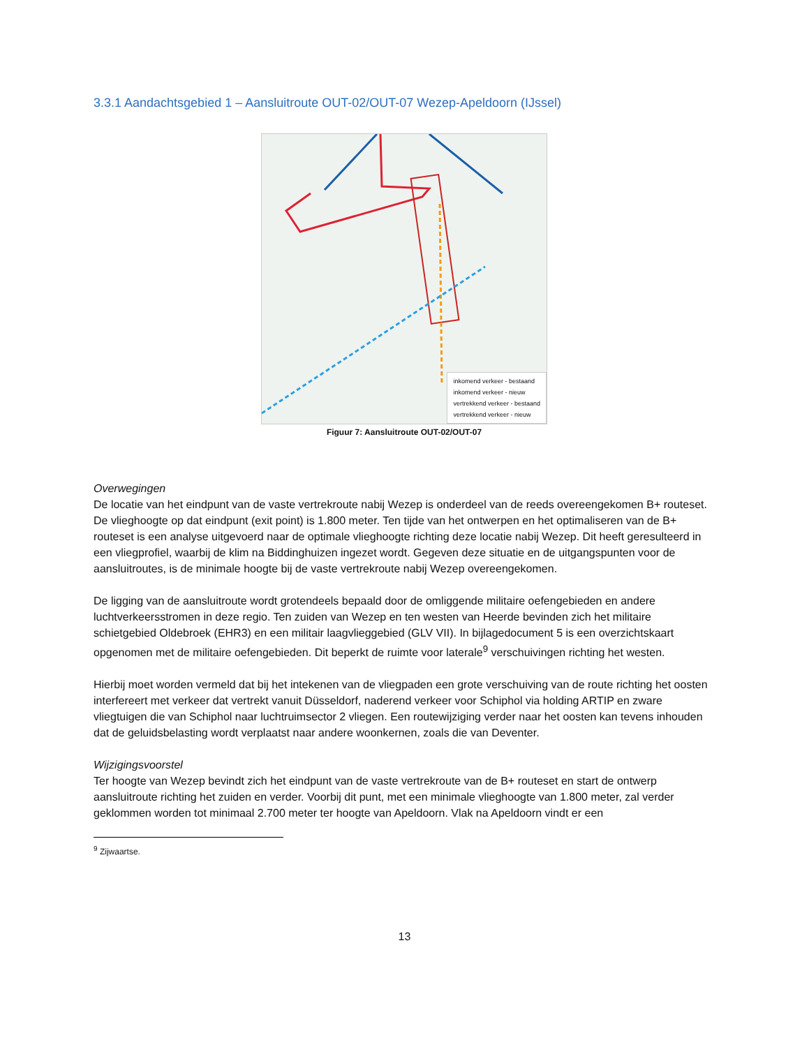3.3.1 Aandachtsgebied 1 – Aansluitroute OUT-02/OUT-07 Wezep-Apeldoorn (IJssel)
inkomend verkeer - bestaand
inkomend verkeer - nieuw
vertrekkend verkeer - bestaand
vertrekkend verkeer - nieuw
Figuur 7: Aansluitroute OUT-02/OUT-07
Overwegingen
De locatie van het eindpunt van de vaste vertrekroute nabij Wezep is onderdeel van de reeds overeengekomen B+ routeset. De vlieghoogte op dat eindpunt (exit point) is 1.800 meter. Ten tijde van het ontwerpen en het optimaliseren van de B+ routeset is een analyse uitgevoerd naar de optimale vlieghoogte richting deze locatie nabij Wezep. Dit heeft geresulteerd in een vliegprofiel, waarbij de klim na Biddinghuizen ingezet wordt. Gegeven deze situatie en de uitgangspunten voor de aansluitroutes, is de minimale hoogte bij de vaste vertrekroute nabij Wezep overeengekomen.
De ligging van de aansluitroute wordt grotendeels bepaald door de omliggende militaire oefengebieden en andere luchtverkeersstromen in deze regio. Ten zuiden van Wezep en ten westen van Heerde bevinden zich het militaire schietgebied Oldebroek (EHR3) en een militair laagvlieggebied (GLV VII). In bijlagedocument 5 is een overzichtskaart opgenomen met de militaire oefengebieden. Dit beperkt de ruimte voor laterale<sup>9</sup> verschuivingen richting het westen.
Hierbij moet worden vermeld dat bij het intekenen van de vliegpaden een grote verschuiving van de route richting het oosten interfereert met verkeer dat vertrekt vanuit Düsseldorf, naderend verkeer voor Schiphol via holding ARTIP en zware vliegtuigen die van Schiphol naar luchtruimsector 2 vliegen. Een routewijziging verder naar het oosten kan tevens inhouden dat de geluidsbelasting wordt verplaatst naar andere woonkernen, zoals die van Deventer.
Wijzigingsvoorstel
Ter hoogte van Wezep bevindt zich het eindpunt van de vaste vertrekroute van de B+ routeset en start de ontwerp aansluitroute richting het zuiden en verder. Voorbij dit punt, met een minimale vlieghoogte van 1.800 meter, zal verder geklommen worden tot minimaal 2.700 meter ter hoogte van Apeldoorn. Vlak na Apeldoorn vindt er een
<sup>9</sup> Zijwaartse.
13